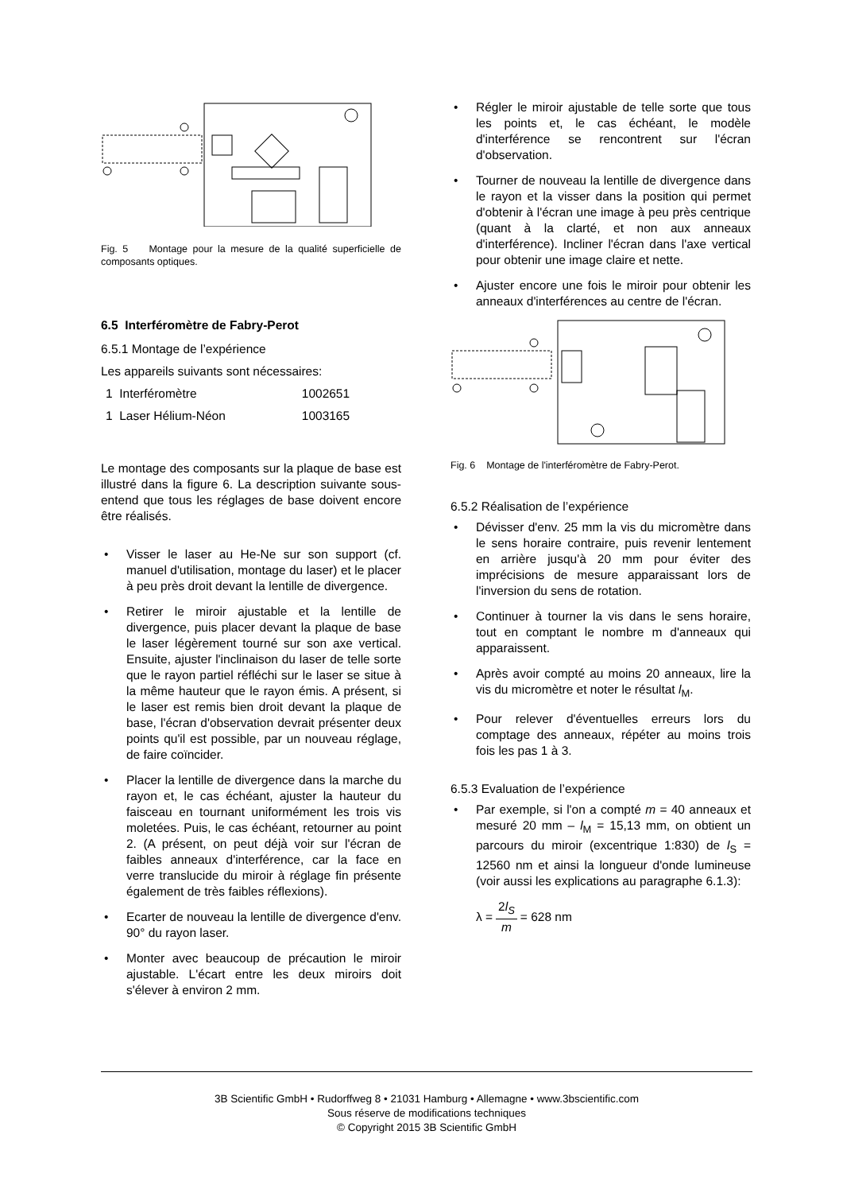Fig. 5 Montage pour la mesure de la qualité superficielle de composants optiques.
6.5 Interféromètre de Fabry-Perot
6.5.1 Montage de l’expérience
Les appareils suivants sont nécessaires:
| 1 Interféromètre | 1002651 |
| 1 Laser Hélium-Néon | 1003165 |
Le montage des composants sur la plaque de base est illustré dans la figure 6. La description suivante sous-entend que tous les réglages de base doivent encore être réalisés.
• Visser le laser au He-Ne sur son support (cf. manuel d'utilisation, montage du laser) et le placer à peu près droit devant la lentille de divergence.
• Retirer le miroir ajustable et la lentille de divergence, puis placer devant la plaque de base le laser légèrement tourné sur son axe vertical. Ensuite, ajuster l'inclinaison du laser de telle sorte que le rayon partiel réfléchi sur le laser se situe à la même hauteur que le rayon émis. A présent, si le laser est remis bien droit devant la plaque de base, l'écran d'observation devrait présenter deux points qu'il est possible, par un nouveau réglage, de faire coïncider.
• Placer la lentille de divergence dans la marche du rayon et, le cas échéant, ajuster la hauteur du faisceau en tournant uniformément les trois vis moletées. Puis, le cas échéant, retourner au point 2. (A présent, on peut déjà voir sur l'écran de faibles anneaux d'interférence, car la face en verre translucide du miroir à réglage fin présente également de très faibles réflexions).
• Ecarter de nouveau la lentille de divergence d'env. 90° du rayon laser.
• Monter avec beaucoup de précaution le miroir ajustable. L'écart entre les deux miroirs doit s'élever à environ 2 mm.
• Régler le miroir ajustable de telle sorte que tous les points et, le cas échéant, le modèle d'interférence se rencontrent sur l'écran d'observation.
• Tourner de nouveau la lentille de divergence dans le rayon et la visser dans la position qui permet d'obtenir à l'écran une image à peu près centrique (quant à la clarté, et non aux anneaux d'interférence). Incliner l'écran dans l'axe vertical pour obtenir une image claire et nette.
• Ajuster encore une fois le miroir pour obtenir les anneaux d'interférences au centre de l'écran.
Fig. 6 Montage de l'interféromètre de Fabry-Perot.
6.5.2 Réalisation de l’expérience
• Dévisser d'env. 25 mm la vis du micromètre dans le sens horaire contraire, puis revenir lentement en arrière jusqu'à 20 mm pour éviter des imprécisions de mesure apparaissant lors de l'inversion du sens de rotation.
• Continuer à tourner la vis dans le sens horaire, tout en comptant le nombre m d'anneaux qui apparaissent.
• Après avoir compté au moins 20 anneaux, lire la vis du micromètre et noter le résultat l<sub>M</sub>.
• Pour relever d'éventuelles erreurs lors du comptage des anneaux, répéter au moins trois fois les pas 1 à 3.
6.5.3 Evaluation de l’expérience
• Par exemple, si l'on a compté m = 40 anneaux et mesuré 20 mm – l<sub>M</sub> = 15,13 mm, on obtient un parcours du miroir (excentrique 1:830) de l<sub>S</sub> = 12560 nm et ainsi la longueur d'onde lumineuse (voir aussi les explications au paragraphe 6.1.3):
λ = 2l<sub>S</sub> m = 628 nm
3B Scientific GmbH • Rudorffweg 8 • 21031 Hamburg • Allemagne • www.3bscientific.com
Sous réserve de modifications techniques
© Copyright 2015 3B Scientific GmbH